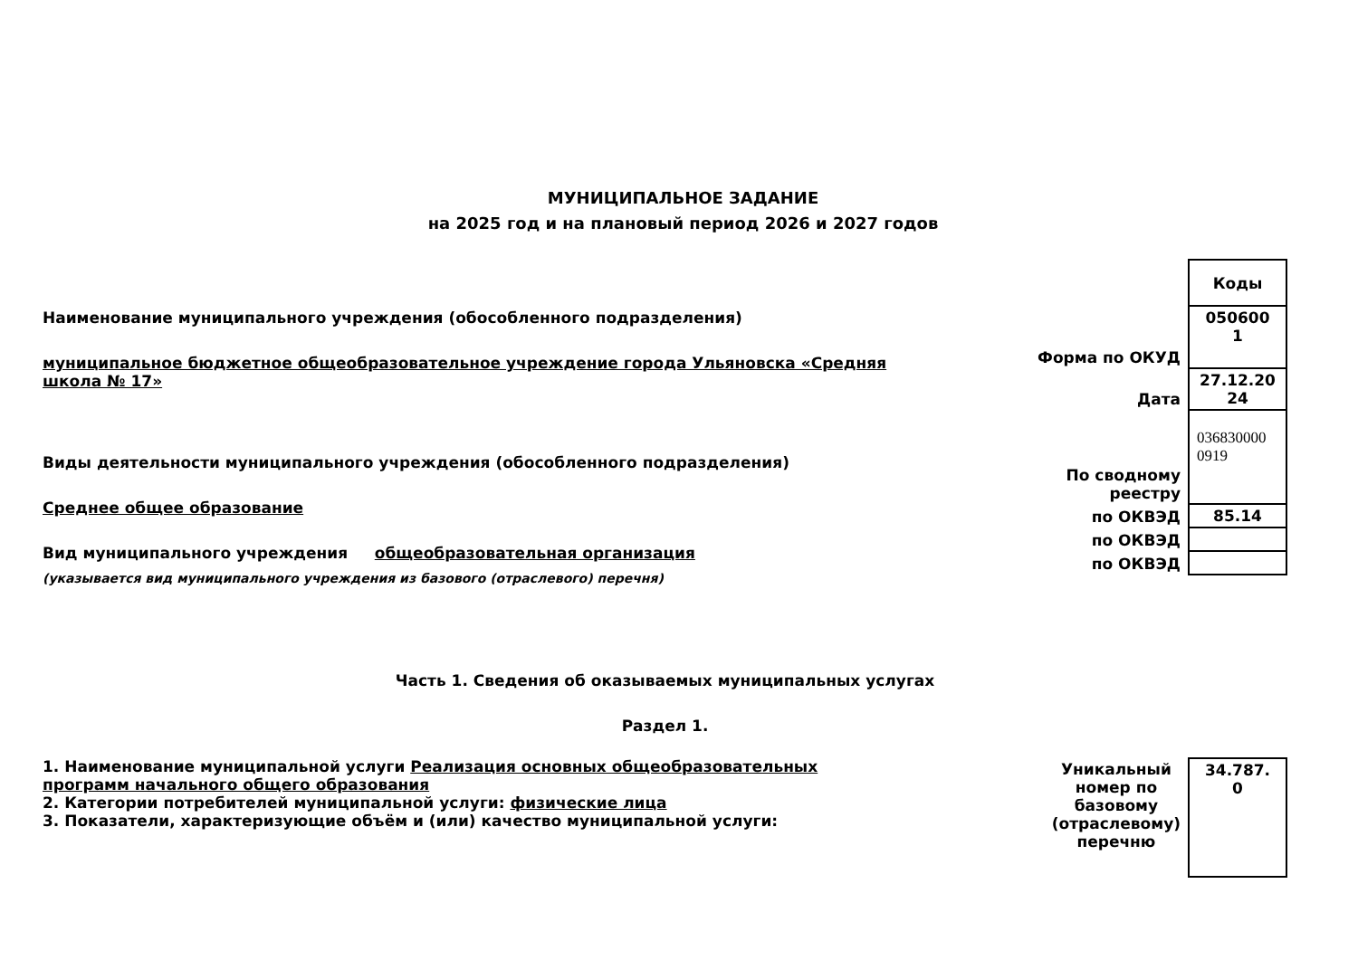МУНИЦИПАЛЬНОЕ ЗАДАНИЕ
на 2025 год и на плановый период 2026 и 2027 годов
Наименование муниципального учреждения (обособленного подразделения)
муниципальное бюджетное общеобразовательное учреждение города Ульяновска «Средняя школа № 17»
Виды деятельности муниципального учреждения (обособленного подразделения)
Среднее общее образование
Вид муниципального учреждения общеобразовательная организация
(указывается вид муниципального учреждения из базового (отраслевого) перечня)
| | Коды |
| Форма по ОКУД | 050600 1 |
| Дата | 27.12.20 24 |
| По сводному реестру | 036830000 0919 |
| по ОКВЭД | 85.14 |
| по ОКВЭД | |
| по ОКВЭД | |
Часть 1. Сведения об оказываемых муниципальных услугах
Раздел 1.
1. Наименование муниципальной услуги Реализация основных общеобразовательных программ начального общего образования
2. Категории потребителей муниципальной услуги: физические лица
3. Показатели, характеризующие объём и (или) качество муниципальной услуги:
| Уникальный номер по базовому (отраслевому) перечню | 34.787. 0 |